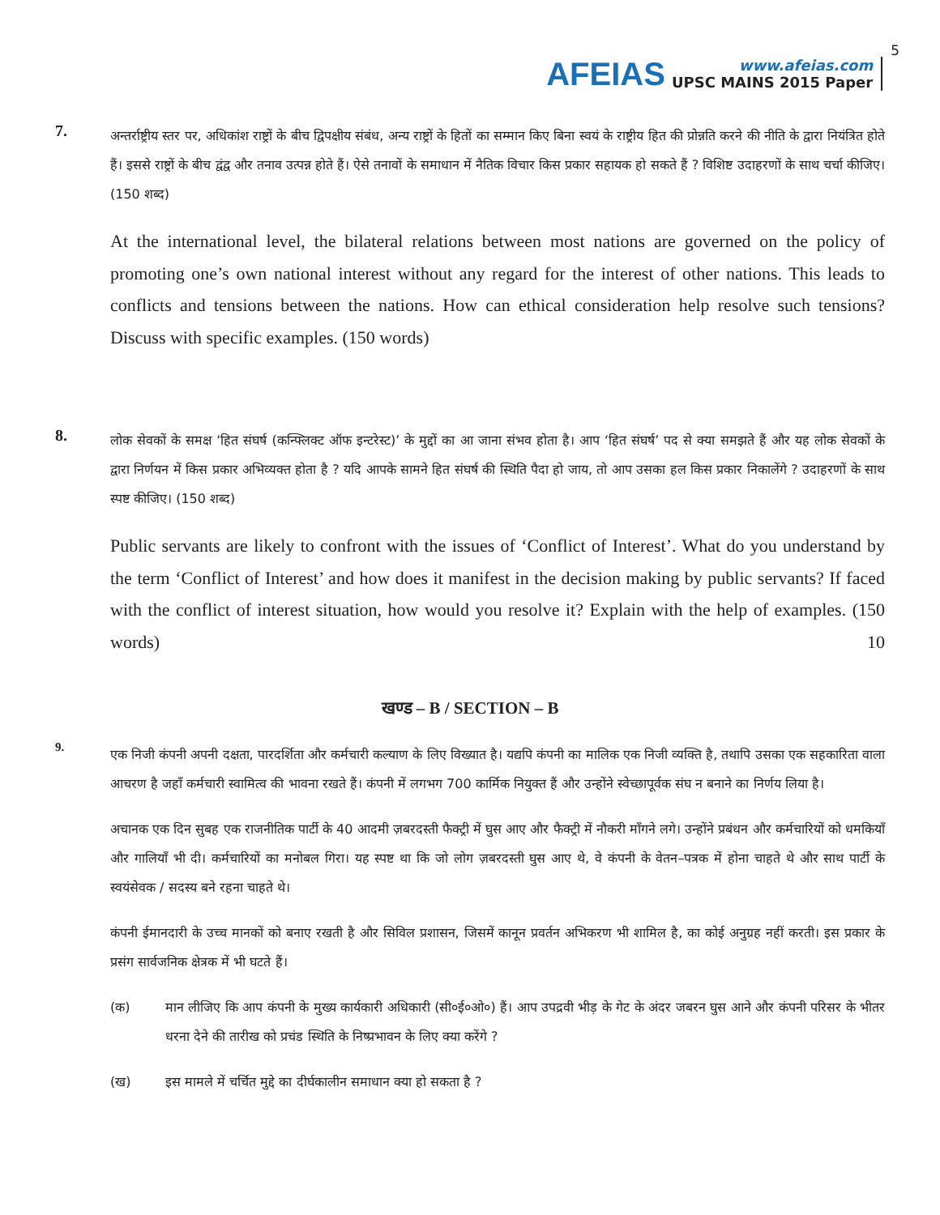AFEIAS
www.afeias.com
UPSC MAINS 2015 Paper
5
7.
अन्तर्राष्ट्रीय स्तर पर, अधिकांश राष्ट्रों के बीच द्विपक्षीय संबंध, अन्य राष्ट्रों के हितों का सम्मान किए बिना स्वयं के राष्ट्रीय हित की प्रोन्नति करने की नीति के द्वारा नियंत्रित होते हैं। इससे राष्ट्रों के बीच द्वंद्व और तनाव उत्पन्न होते हैं। ऐसे तनावों के समाधान में नैतिक विचार किस प्रकार सहायक हो सकते हैं ? विशिष्ट उदाहरणों के साथ चर्चा कीजिए। (150 शब्द)
At the international level, the bilateral relations between most nations are governed on the policy of promoting one’s own national interest without any regard for the interest of other nations. This leads to conflicts and tensions between the nations. How can ethical consideration help resolve such tensions? Discuss with specific examples. (150 words)
8.
लोक सेवकों के समक्ष ‘हित संघर्ष (कन्फ्लिक्ट ऑफ इन्टरेस्ट)’ के मुद्दों का आ जाना संभव होता है। आप ‘हित संघर्ष’ पद से क्या समझते हैं और यह लोक सेवकों के द्वारा निर्णयन में किस प्रकार अभिव्यक्त होता है ? यदि आपके सामने हित संघर्ष की स्थिति पैदा हो जाय, तो आप उसका हल किस प्रकार निकालेंगे ? उदाहरणों के साथ स्पष्ट कीजिए। (150 शब्द)
Public servants are likely to confront with the issues of ‘Conflict of Interest’. What do you understand by the term ‘Conflict of Interest’ and how does it manifest in the decision making by public servants? If faced with the conflict of interest situation, how would you resolve it? Explain with the help of examples. (150 words) 10
खण्ड – B / SECTION – B
9.
एक निजी कंपनी अपनी दक्षता, पारदर्शिता और कर्मचारी कल्याण के लिए विख्यात है। यद्यपि कंपनी का मालिक एक निजी व्यक्ति है, तथापि उसका एक सहकारिता वाला आचरण है जहाँ कर्मचारी स्वामित्व की भावना रखते हैं। कंपनी में लगभग 700 कार्मिक नियुक्त हैं और उन्होंने स्वेच्छापूर्वक संघ न बनाने का निर्णय लिया है।
अचानक एक दिन सुबह एक राजनीतिक पार्टी के 40 आदमी ज़बरदस्ती फैक्ट्री में घुस आए और फैक्ट्री में नौकरी माँगने लगे। उन्होंने प्रबंधन और कर्मचारियों को धमकियाँ और गालियाँ भी दी। कर्मचारियों का मनोबल गिरा। यह स्पष्ट था कि जो लोग ज़बरदस्ती घुस आए थे, वे कंपनी के वेतन–पत्रक में होना चाहते थे और साथ पार्टी के स्वयंसेवक / सदस्य बने रहना चाहते थे।
कंपनी ईमानदारी के उच्च मानकों को बनाए रखती है और सिविल प्रशासन, जिसमें कानून प्रवर्तन अभिकरण भी शामिल है, का कोई अनुग्रह नहीं करती। इस प्रकार के प्रसंग सार्वजनिक क्षेत्रक में भी घटते हैं।
(क) मान लीजिए कि आप कंपनी के मुख्य कार्यकारी अधिकारी (सी०ई०ओ०) हैं। आप उपद्रवी भीड़ के गेट के अंदर जबरन घुस आने और कंपनी परिसर के भीतर धरना देने की तारीख को प्रचंड स्थिति के निष्प्रभावन के लिए क्या करेंगे ?
(ख) इस मामले में चर्चित मुद्दे का दीर्घकालीन समाधान क्या हो सकता है ?